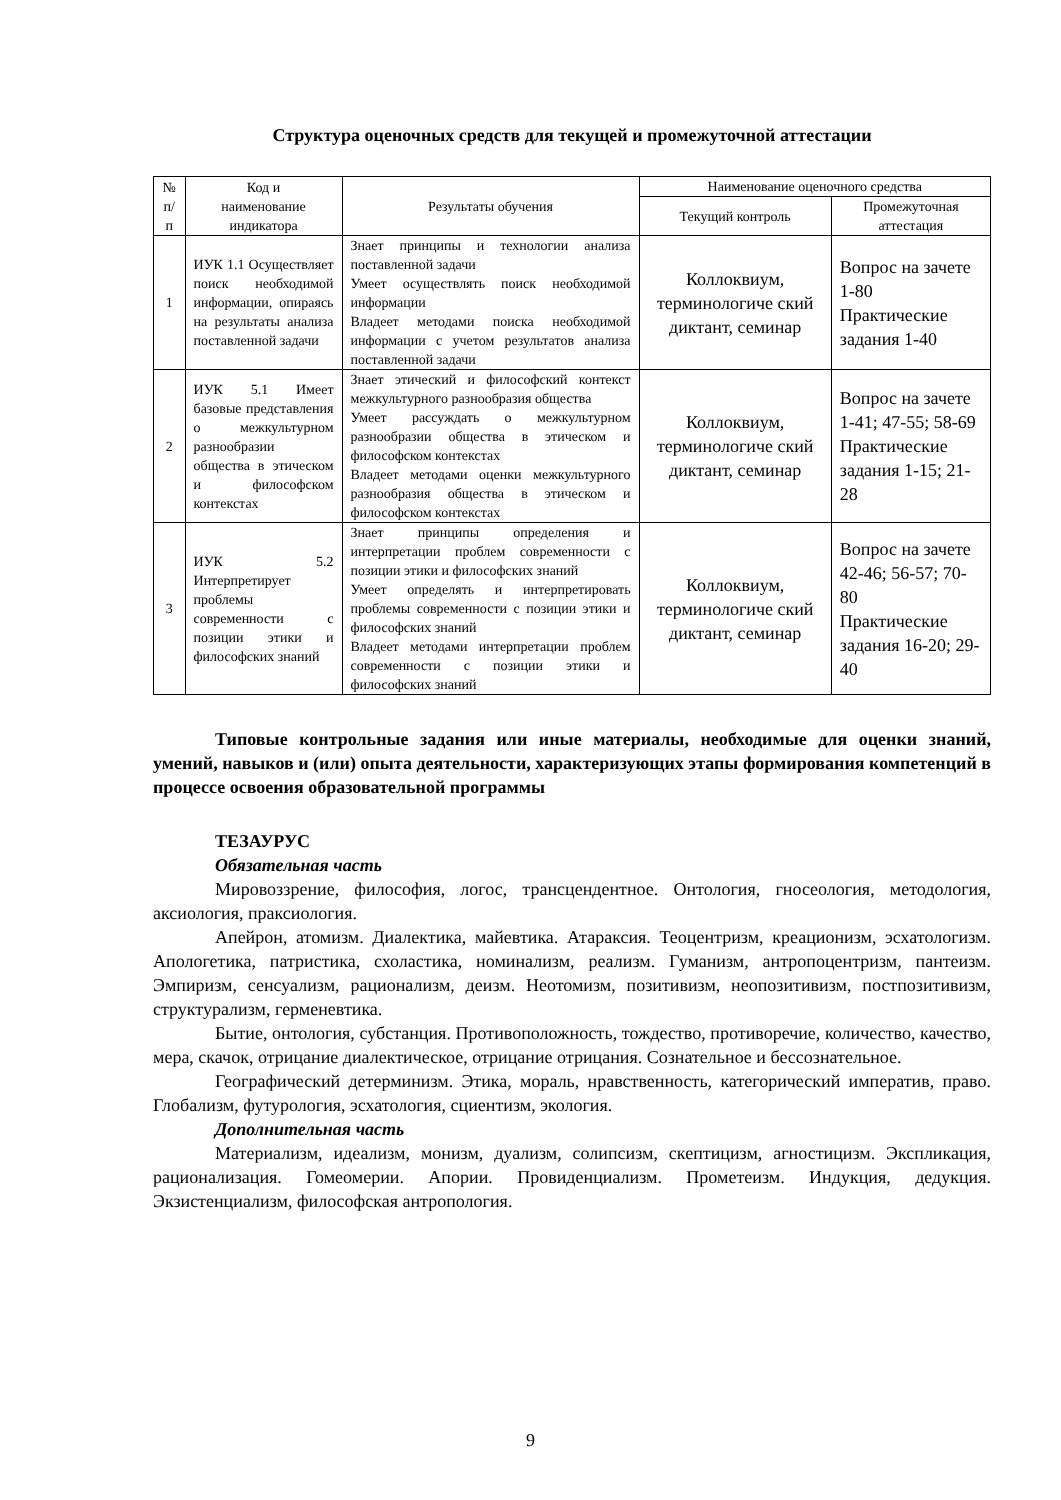Структура оценочных средств для текущей и промежуточной аттестации
| № п/п | Код и наименование индикатора | Результаты обучения | Наименование оценочного средства | |
| --- | --- | --- | --- | --- |
| | | | Текущий контроль | Промежуточная аттестация |
| 1 | ИУК 1.1 Осуществляет поиск необходимой информации, опираясь на результаты анализа поставленной задачи | Знает принципы и технологии анализа поставленной задачи Умеет осуществлять поиск необходимой информации Владеет методами поиска необходимой информации с учетом результатов анализа поставленной задачи | Коллоквиум, терминологиче ский диктант, семинар | Вопрос на зачете 1-80 Практические задания 1-40 |
| 2 | ИУК 5.1 Имеет базовые представления о межкультурном разнообразии общества в этическом и философском контекстах | Знает этический и философский контекст межкультурного разнообразия общества Умеет рассуждать о межкультурном разнообразии общества в этическом и философском контекстах Владеет методами оценки межкультурного разнообразия общества в этическом и философском контекстах | Коллоквиум, терминологиче ский диктант, семинар | Вопрос на зачете 1-41; 47-55; 58-69 Практические задания 1-15; 21-28 |
| 3 | ИУК 5.2 Интерпретирует проблемы современности с позиции этики и философских знаний | Знает принципы определения и интерпретации проблем современности с позиции этики и философских знаний Умеет определять и интерпретировать проблемы современности с позиции этики и философских знаний Владеет методами интерпретации проблем современности с позиции этики и философских знаний | Коллоквиум, терминологиче ский диктант, семинар | Вопрос на зачете 42-46; 56-57; 70-80 Практические задания 16-20; 29-40 |
Типовые контрольные задания или иные материалы, необходимые для оценки знаний, умений, навыков и (или) опыта деятельности, характеризующих этапы формирования компетенций в процессе освоения образовательной программы
ТЕЗАУРУС
Обязательная часть
Мировоззрение, философия, логос, трансцендентное. Онтология, гносеология, методология, аксиология, праксиология.
Апейрон, атомизм. Диалектика, майевтика. Атараксия. Теоцентризм, креационизм, эсхатологизм. Апологетика, патристика, схоластика, номинализм, реализм. Гуманизм, антропоцентризм, пантеизм. Эмпиризм, сенсуализм, рационализм, деизм. Неотомизм, позитивизм, неопозитивизм, постпозитивизм, структурализм, герменевтика.
Бытие, онтология, субстанция. Противоположность, тождество, противоречие, количество, качество, мера, скачок, отрицание диалектическое, отрицание отрицания. Сознательное и бессознательное.
Географический детерминизм. Этика, мораль, нравственность, категорический императив, право. Глобализм, футурология, эсхатология, сциентизм, экология.
Дополнительная часть
Материализм, идеализм, монизм, дуализм, солипсизм, скептицизм, агностицизм. Экспликация, рационализация. Гомеомерии. Апории. Провиденциализм. Прометеизм. Индукция, дедукция. Экзистенциализм, философская антропология.
9